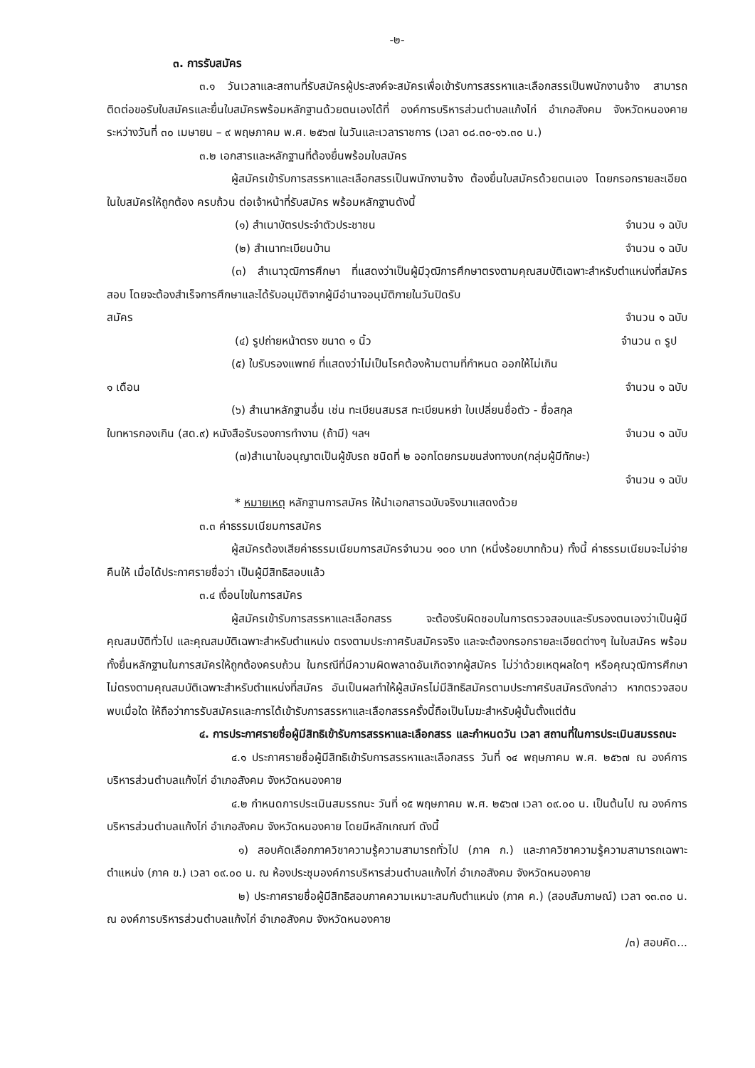-๒-
๓. การรับสมัคร
๓.๑ วันเวลาและสถานที่รับสมัครผู้ประสงค์จะสมัครเพื่อเข้ารับการสรรหาและเลือกสรรเป็นพนักงานจ้าง สามารถติดต่อขอรับใบสมัครและยื่นใบสมัครพร้อมหลักฐานด้วยตนเองได้ที่ องค์การบริหารส่วนตำบลแก้งไก่ อำเภอสังคม จังหวัดหนองคาย ระหว่างวันที่ ๓๐ เมษายน – ๙ พฤษภาคม พ.ศ. ๒๕๖๗ ในวันและเวลาราชการ (เวลา ๐๘.๓๐-๑๖.๓๐ น.)
๓.๒ เอกสารและหลักฐานที่ต้องยื่นพร้อมใบสมัคร
ผู้สมัครเข้ารับการสรรหาและเลือกสรรเป็นพนักงานจ้าง ต้องยื่นใบสมัครด้วยตนเอง โดยกรอกรายละเอียดในใบสมัครให้ถูกต้อง ครบถ้วน ต่อเจ้าหน้าที่รับสมัคร พร้อมหลักฐานดังนี้
(๑) สำเนาบัตรประจำตัวประชาชน จำนวน ๑ ฉบับ
(๒) สำเนาทะเบียนบ้าน จำนวน ๑ ฉบับ
(๓) สำเนาวุฒิการศึกษา ที่แสดงว่าเป็นผู้มีวุฒิการศึกษาตรงตามคุณสมบัติเฉพาะสำหรับตำแหน่งที่สมัครสอบ โดยจะต้องสำเร็จการศึกษาและได้รับอนุมัติจากผู้มีอำนาจอนุมัติภายในวันปิดรับ
สมัคร จำนวน ๑ ฉบับ
(๔) รูปถ่ายหน้าตรง ขนาด ๑ นิ้ว จำนวน ๓ รูป
(๕) ใบรับรองแพทย์ ที่แสดงว่าไม่เป็นโรคต้องห้ามตามที่กำหนด ออกให้ไม่เกิน
๑ เดือน จำนวน ๑ ฉบับ
(๖) สำเนาหลักฐานอื่น เช่น ทะเบียนสมรส ทะเบียนหย่า ใบเปลี่ยนชื่อตัว - ชื่อสกุล
ใบทหารกองเกิน (สด.๙) หนังสือรับรองการทำงาน (ถ้ามี) ฯลฯ จำนวน ๑ ฉบับ
(๗)สำเนาใบอนุญาตเป็นผู้ขับรถ ชนิดที่ ๒ ออกโดยกรมขนส่งทางบก(กลุ่มผู้มีทักษะ)
จำนวน ๑ ฉบับ
* หมายเหตุ หลักฐานการสมัคร ให้นำเอกสารฉบับจริงมาแสดงด้วย
๓.๓ ค่าธรรมเนียมการสมัคร
ผู้สมัครต้องเสียค่าธรรมเนียมการสมัครจำนวน ๑๐๐ บาท (หนึ่งร้อยบาทถ้วน) ทั้งนี้ ค่าธรรมเนียมจะไม่จ่ายคืนให้ เมื่อได้ประกาศรายชื่อว่า เป็นผู้มีสิทธิสอบแล้ว
๓.๔ เงื่อนไขในการสมัคร
ผู้สมัครเข้ารับการสรรหาและเลือกสรร จะต้องรับผิดชอบในการตรวจสอบและรับรองตนเองว่าเป็นผู้มีคุณสมบัติทั่วไป และคุณสมบัติเฉพาะสำหรับตำแหน่ง ตรงตามประกาศรับสมัครจริง และจะต้องกรอกรายละเอียดต่างๆ ในใบสมัคร พร้อมทั้งยื่นหลักฐานในการสมัครให้ถูกต้องครบถ้วน ในกรณีที่มีความผิดพลาดอันเกิดจากผู้สมัคร ไม่ว่าด้วยเหตุผลใดๆ หรือคุณวุฒิการศึกษาไม่ตรงตามคุณสมบัติเฉพาะสำหรับตำแหน่งที่สมัคร อันเป็นผลทำให้ผู้สมัครไม่มีสิทธิสมัครตามประกาศรับสมัครดังกล่าว หากตรวจสอบพบเมื่อใด ให้ถือว่าการรับสมัครและการได้เข้ารับการสรรหาและเลือกสรรครั้งนี้ถือเป็นโมฆะสำหรับผู้นั้นตั้งแต่ต้น
๔. การประกาศรายชื่อผู้มีสิทธิเข้ารับการสรรหาและเลือกสรร และกำหนดวัน เวลา สถานที่ในการประเมินสมรรถนะ
๔.๑ ประกาศรายชื่อผู้มีสิทธิเข้ารับการสรรหาและเลือกสรร วันที่ ๑๔ พฤษภาคม พ.ศ. ๒๕๖๗ ณ องค์การบริหารส่วนตำบลแก้งไก่ อำเภอสังคม จังหวัดหนองคาย
๔.๒ กำหนดการประเมินสมรรถนะ วันที่ ๑๕ พฤษภาคม พ.ศ. ๒๕๖๗ เวลา ๐๙.๐๐ น. เป็นต้นไป ณ องค์การบริหารส่วนตำบลแก้งไก่ อำเภอสังคม จังหวัดหนองคาย โดยมีหลักเกณฑ์ ดังนี้
๑) สอบคัดเลือกภาควิชาความรู้ความสามารถทั่วไป (ภาค ก.) และภาควิชาความรู้ความสามารถเฉพาะตำแหน่ง (ภาค ข.) เวลา ๐๙.๐๐ น. ณ ห้องประชุมองค์การบริหารส่วนตำบลแก้งไก่ อำเภอสังคม จังหวัดหนองคาย
๒) ประกาศรายชื่อผู้มีสิทธิสอบภาคความเหมาะสมกับตำแหน่ง (ภาค ค.) (สอบสัมภาษณ์) เวลา ๑๓.๓๐ น. ณ องค์การบริหารส่วนตำบลแก้งไก่ อำเภอสังคม จังหวัดหนองคาย
/๓) สอบคัด...